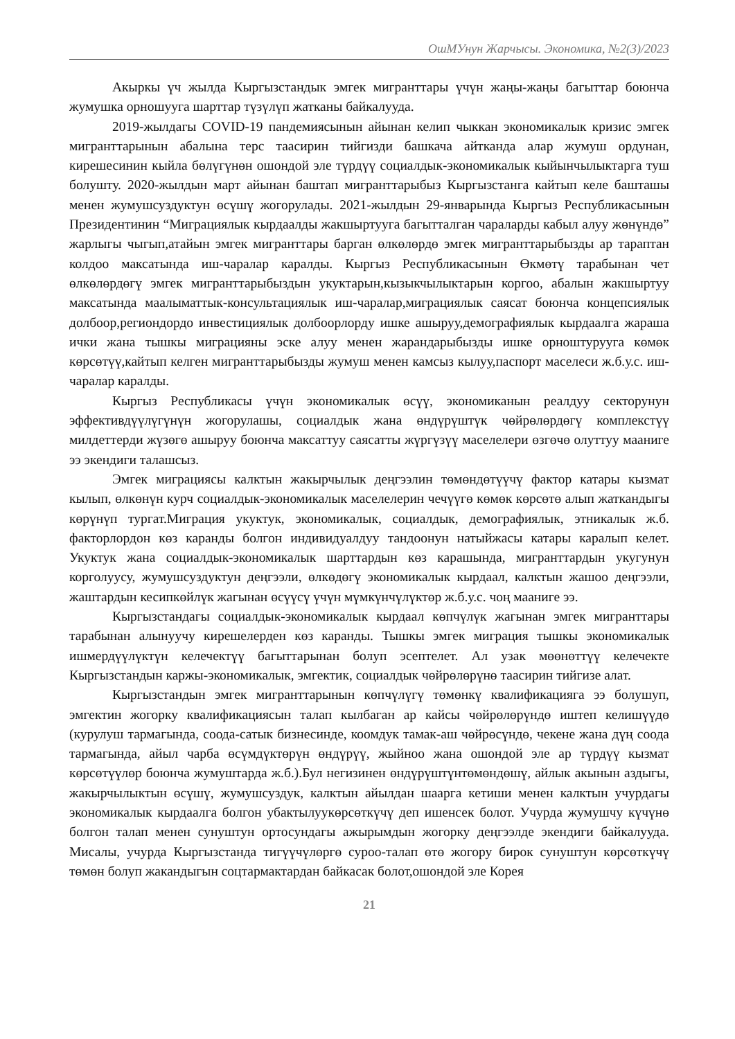ОшМУнун Жарчысы. Экономика, №2(3)/2023
Акыркы үч жылда Кыргызстандык эмгек мигранттары үчүн жаңы-жаңы багыттар боюнча жумушка орношууга шарттар түзүлүп жатканы байкалууда.
2019-жылдагы COVID-19 пандемиясынын айынан келип чыккан экономикалык кризис эмгек мигранттарынын абалына терс таасирин тийгизди башкача айтканда алар жумуш ордунан, кирешесинин кыйла бөлүгүнөн ошондой эле түрдүү социалдык-экономикалык кыйынчылыктарга туш болушту. 2020-жылдын март айынан баштап мигранттарыбыз Кыргызстанга кайтып келе башташы менен жумушсуздуктун өсүшү жогорулады. 2021-жылдын 29-январында Кыргыз Республикасынын Президентинин “Миграциялык кырдаалды жакшыртууга багытталган чараларды кабыл алуу жөнүндө” жарлыгы чыгып,атайын эмгек мигранттары барган өлкөлөрдө эмгек мигранттарыбызды ар тараптан колдоо максатында иш-чаралар каралды. Кыргыз Республикасынын Өкмөтү тарабынан чет өлкөлөрдөгү эмгек мигранттарыбыздын укуктарын,кызыкчылыктарын коргоо, абалын жакшыртуу максатында маалыматтык-консультациялык иш-чаралар,миграциялык саясат боюнча концепсиялык долбоор,региондордо инвестициялык долбоорлорду ишке ашыруу,демографиялык кырдаалга жараша ички жана тышкы миграцияны эске алуу менен жарандарыбызды ишке орноштурууга көмөк көрсөтүү,кайтып келген мигранттарыбызды жумуш менен камсыз кылуу,паспорт маселеси ж.б.у.с. иш-чаралар каралды.
Кыргыз Республикасы үчүн экономикалык өсүү, экономиканын реалдуу секторунун эффективдүүлүгүнүн жогорулашы, социалдык жана өндүрүштүк чөйрөлөрдөгү комплекстүү милдеттерди жүзөгө ашыруу боюнча максаттуу саясатты жүргүзүү маселелери өзгөчө олуттуу мааниге ээ экендиги талашсыз.
Эмгек миграциясы калктын жакырчылык деңгээлин төмөндөтүүчү фактор катары кызмат кылып, өлкөнүн курч социалдык-экономикалык маселелерин чечүүгө көмөк көрсөтө алып жаткандыгы көрүнүп тургат.Миграция укуктук, экономикалык, социалдык, демографиялык, этникалык ж.б. факторлордон көз каранды болгон индивидуалдуу тандоонун натыйжасы катары каралып келет. Укуктук жана социалдык-экономикалык шарттардын көз карашында, мигранттардын укугунун корголуусу, жумушсуздуктун деңгээли, өлкөдөгү экономикалык кырдаал, калктын жашоо деңгээли, жаштардын кесипкөйлүк жагынан өсүүсү үчүн мүмкүнчүлүктөр ж.б.у.с. чоң мааниге ээ.
Кыргызстандагы социалдык-экономикалык кырдаал көпчүлүк жагынан эмгек мигранттары тарабынан алынуучу кирешелерден көз каранды. Тышкы эмгек миграция тышкы экономикалык ишмердүүлүктүн келечектүү багыттарынан болуп эсептелет. Ал узак мөөнөттүү келечекте Кыргызстандын каржы-экономикалык, эмгектик, социалдык чөйрөлөрүнө таасирин тийгизе алат.
Кыргызстандын эмгек мигранттарынын көпчүлүгү төмөнкү квалификацияга ээ болушуп, эмгектин жогорку квалификациясын талап кылбаган ар кайсы чөйрөлөрүндө иштеп келишүүдө (курулуш тармагында, соода-сатык бизнесинде, коомдук тамак-аш чөйрөсүндө, чекене жана дүң соода тармагында, айыл чарба өсүмдүктөрүн өндүрүү, жыйноо жана ошондой эле ар түрдүү кызмат көрсөтүүлөр боюнча жумуштарда ж.б.).Бул негизинен өндүрүштүнтөмөндөшү, айлык акынын аздыгы, жакырчылыктын өсүшү, жумушсуздук, калктын айылдан шаарга кетиши менен калктын учурдагы экономикалык кырдаалга болгон убактылуукөрсөткүчү деп ишенсек болот. Учурда жумушчу күчүнө болгон талап менен сунуштун ортосундагы ажырымдын жогорку деңгээлде экендиги байкалууда. Мисалы, учурда Кыргызстанда тигүүчүлөргө суроо-талап өтө жогору бирок сунуштун көрсөткүчү төмөн болуп жакандыгын соцтармактардан байкасак болот,ошондой эле Корея
21